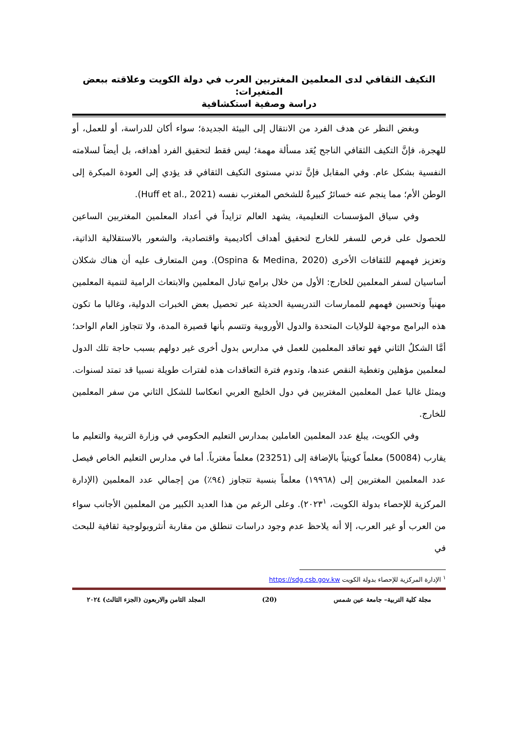التكيف الثقافي لدى المعلمين المغتربين العرب في دولة الكويت وعلاقته ببعض المتغيرات:
دراسة وصفية استكشافية
وبغض النظر عن هدف الفرد من الانتقال إلى البيئة الجديدة؛ سواء أكان للدراسة، أو للعمل، أو للهجرة، فإنَّ التكيف الثقافي الناجح يُعَد مسألة مهمة؛ ليس فقط لتحقيق الفرد أهدافه، بل أيضاً لسلامته النفسية بشكل عام. وفي المقابل فإنَّ تدني مستوى التكيف الثقافي قد يؤدي إلى العودة المبكرة إلى الوطن الأم؛ مما ينجم عنه خسائرُ كبيرةٌ للشخص المغترب نفسه (Huff et al., 2021).
وفي سياق المؤسسات التعليمية، يشهد العالم تزايداً في أعداد المعلمين المغتربين الساعين للحصول على فرص للسفر للخارج لتحقيق أهداف أكاديمية واقتصادية، والشعور بالاستقلالية الذاتية، وتعزيز فهمهم للثقافات الأخرى (Ospina & Medina, 2020). ومن المتعارف عليه أن هناك شكلان أساسيان لسفر المعلمين للخارج: الأول من خلال برامج تبادل المعلمين والابتعاث الرامية لتنمية المعلمين مهنياً وتحسين فهمهم للممارسات التدريسية الحديثة عبر تحصيل بعض الخبرات الدولية، وغالبا ما تكون هذه البرامج موجهة للولايات المتحدة والدول الأوروبية وتتسم بأنها قصيرة المدة، ولا تتجاوز العام الواحد؛ أمَّا الشكلُ الثاني فهو تعاقد المعلمين للعمل في مدارس بدول أخرى غير دولهم بسبب حاجة تلك الدول لمعلمين مؤهلين وتغطية النقص عندها، وتدوم فترة التعاقدات هذه لفترات طويلة نسبيا قد تمتد لسنوات. ويمثل غالبا عمل المعلمين المغتربين في دول الخليج العربي انعكاسا للشكل الثاني من سفر المعلمين للخارج.
وفي الكويت، يبلغ عدد المعلمين العاملين بمدارس التعليم الحكومي في وزارة التربية والتعليم ما يقارب (50084) معلماً كويتياً بالإضافة إلى (23251) معلماً مغترباً. أما في مدارس التعليم الخاص فيصل عدد المعلمين المغتربين إلى (١٩٩٦٨) معلماً بنسبة تتجاوز (٩٤٪) من إجمالي عدد المعلمين (الإدارة المركزية للإحصاء بدولة الكويت، ٢٠٢٣<sup>١</sup>). وعلى الرغم من هذا العديد الكبير من المعلمين الأجانب سواء من العرب أو غير العرب، إلا أنه يلاحظ عدم وجود دراسات تنطلق من مقاربة أنثروبولوجية ثقافية للبحث في
<sup>١</sup> الإدارة المركزية للإحصاء بدولة الكويت https://sdg.csb.gov.kw
مجلة كلية التربية– جامعة عين شمس (20) المجلد الثامن والاربعون (الجزء الثالث) ٢٠٢٤